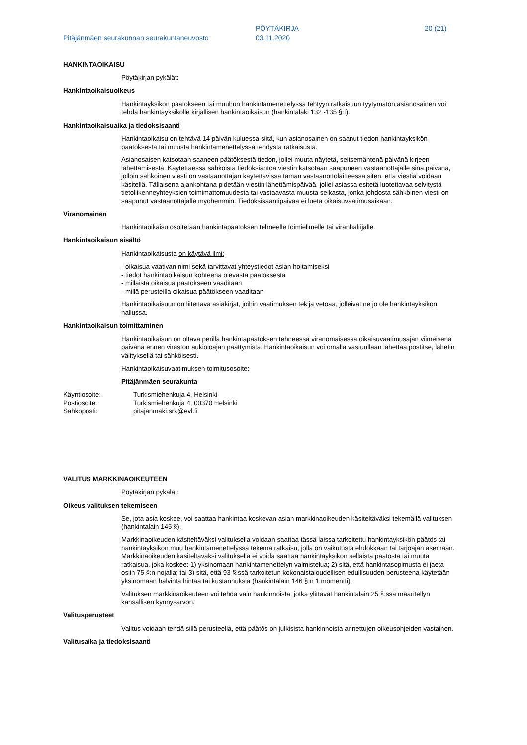Pitäjänmäen seurakunnan seurakuntaneuvosto
PÖYTÄKIRJA
03.11.2020
20 (21)
HANKINTAOIKAISU
Pöytäkirjan pykälät:
Hankintaoikaisuoikeus
Hankintayksikön päätökseen tai muuhun hankintamenettelyssä tehtyyn ratkaisuun tyytymätön asianosainen voi tehdä hankintayksikölle kirjallisen hankintaoikaisun (hankintalaki 132 -135 §:t).
Hankintaoikaisuaika ja tiedoksisaanti
Hankintaoikaisu on tehtävä 14 päivän kuluessa siitä, kun asianosainen on saanut tiedon hankintayksikön päätöksestä tai muusta hankintamenettelyssä tehdystä ratkaisusta.
Asianosaisen katsotaan saaneen päätöksestä tiedon, jollei muuta näytetä, seitsemäntenä päivänä kirjeen lähettämisestä. Käytettäessä sähköistä tiedoksiantoa viestin katsotaan saapuneen vastaanottajalle sinä päivänä, jolloin sähköinen viesti on vastaanottajan käytettävissä tämän vastaanottolaitteessa siten, että viestiä voidaan käsitellä. Tällaisena ajankohtana pidetään viestin lähettämispäivää, jollei asiassa esitetä luotettavaa selvitystä tietoliikenneyhteyksien toimimattomuudesta tai vastaavasta muusta seikasta, jonka johdosta sähköinen viesti on saapunut vastaanottajalle myöhemmin. Tiedoksisaantipäivää ei lueta oikaisuvaatimusaikaan.
Viranomainen
Hankintaoikaisu osoitetaan hankintapäätöksen tehneelle toimielimelle tai viranhaltijalle.
Hankintaoikaisun sisältö
Hankintaoikaisusta on käytävä ilmi:
- oikaisua vaativan nimi sekä tarvittavat yhteystiedot asian hoitamiseksi
- tiedot hankintaoikaisun kohteena olevasta päätöksestä
- millaista oikaisua päätökseen vaaditaan
- millä perusteilla oikaisua päätökseen vaaditaan
Hankintaoikaisuun on liitettävä asiakirjat, joihin vaatimuksen tekijä vetoaa, jolleivät ne jo ole hankintayksikön hallussa.
Hankintaoikaisun toimittaminen
Hankintaoikaisun on oltava perillä hankintapäätöksen tehneessä viranomaisessa oikaisuvaatimusajan viimeisenä päivänä ennen viraston aukioloajan päättymistä. Hankintaoikaisun voi omalla vastuullaan lähettää postitse, lähetin välityksellä tai sähköisesti.
Hankintaoikaisuvaatimuksen toimitusosoite:
Pitäjänmäen seurakunta
| Käyntiosoite: | Turkismiehenkuja 4, Helsinki |
| Postiosoite: | Turkismiehenkuja 4, 00370 Helsinki |
| Sähköposti: | pitajanmaki.srk@evl.fi |
VALITUS MARKKINAOIKEUTEEN
Pöytäkirjan pykälät:
Oikeus valituksen tekemiseen
Se, jota asia koskee, voi saattaa hankintaa koskevan asian markkinaoikeuden käsiteltäväksi tekemällä valituksen (hankintalain 145 §).
Markkinaoikeuden käsiteltäväksi valituksella voidaan saattaa tässä laissa tarkoitettu hankintayksikön päätös tai hankintayksikön muu hankintamenettelyssä tekemä ratkaisu, jolla on vaikutusta ehdokkaan tai tarjoajan asemaan. Markkinaoikeuden käsiteltäväksi valituksella ei voida saattaa hankintayksikön sellaista päätöstä tai muuta ratkaisua, joka koskee: 1) yksinomaan hankintamenettelyn valmistelua; 2) sitä, että hankintasopimusta ei jaeta osiin 75 §:n nojalla; tai 3) sitä, että 93 §:ssä tarkoitetun kokonaistaloudellisen edullisuuden perusteena käytetään yksinomaan halvinta hintaa tai kustannuksia (hankintalain 146 §:n 1 momentti).
Valituksen markkinaoikeuteen voi tehdä vain hankinnoista, jotka ylittävät hankintalain 25 §:ssä määritellyn kansallisen kynnysarvon.
Valitusperusteet
Valitus voidaan tehdä sillä perusteella, että päätös on julkisista hankinnoista annettujen oikeusohjeiden vastainen.
Valitusaika ja tiedoksisaanti